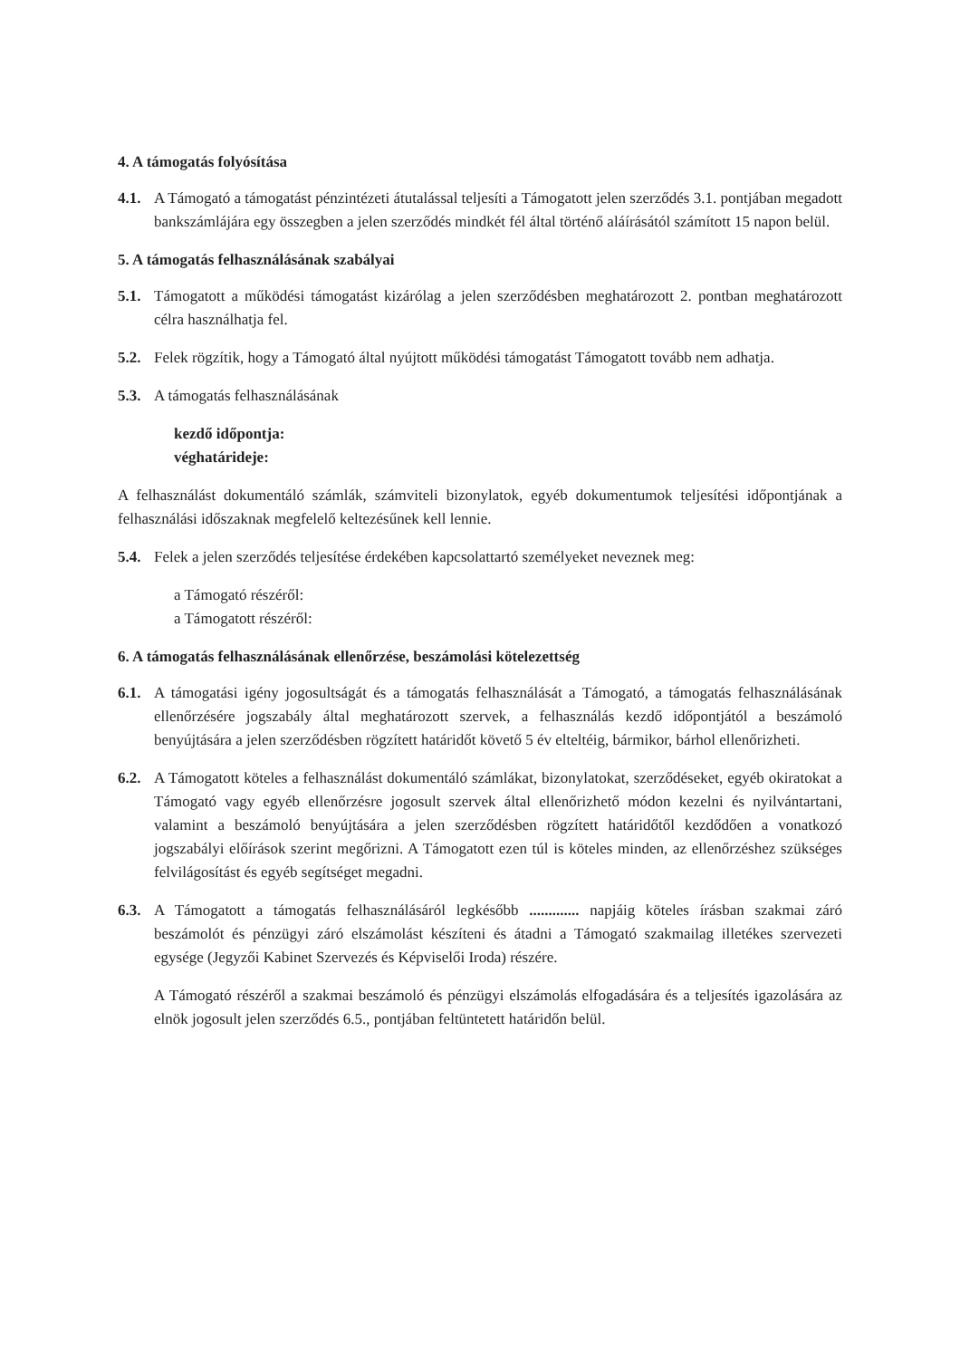4. A támogatás folyósítása
4.1. A Támogató a támogatást pénzintézeti átutalással teljesíti a Támogatott jelen szerződés 3.1. pontjában megadott bankszámlájára egy összegben a jelen szerződés mindkét fél által történő aláírásától számított 15 napon belül.
5. A támogatás felhasználásának szabályai
5.1. Támogatott a működési támogatást kizárólag a jelen szerződésben meghatározott 2. pontban meghatározott célra használhatja fel.
5.2. Felek rögzítik, hogy a Támogató által nyújtott működési támogatást Támogatott tovább nem adhatja.
5.3. A támogatás felhasználásának
kezdő időpontja:
véghatárideje:
A felhasználást dokumentáló számlák, számviteli bizonylatok, egyéb dokumentumok teljesítési időpontjának a felhasználási időszaknak megfelelő keltezésűnek kell lennie.
5.4. Felek a jelen szerződés teljesítése érdekében kapcsolattartó személyeket neveznek meg:
a Támogató részéről:
a Támogatott részéről:
6. A támogatás felhasználásának ellenőrzése, beszámolási kötelezettség
6.1. A támogatási igény jogosultságát és a támogatás felhasználását a Támogató, a támogatás felhasználásának ellenőrzésére jogszabály által meghatározott szervek, a felhasználás kezdő időpontjától a beszámoló benyújtására a jelen szerződésben rögzített határidőt követő 5 év elteltéig, bármikor, bárhol ellenőrizheti.
6.2. A Támogatott köteles a felhasználást dokumentáló számlákat, bizonylatokat, szerződéseket, egyéb okiratokat a Támogató vagy egyéb ellenőrzésre jogosult szervek által ellenőrizhető módon kezelni és nyilvántartani, valamint a beszámoló benyújtására a jelen szerződésben rögzített határidőtől kezdődően a vonatkozó jogszabályi előírások szerint megőrizni. A Támogatott ezen túl is köteles minden, az ellenőrzéshez szükséges felvilágosítást és egyéb segítséget megadni.
6.3. A Támogatott a támogatás felhasználásáról legkésőbb ............. napjáig köteles írásban szakmai záró beszámolót és pénzügyi záró elszámolást készíteni és átadni a Támogató szakmailag illetékes szervezeti egysége (Jegyzői Kabinet Szervezés és Képviselői Iroda) részére.
A Támogató részéről a szakmai beszámoló és pénzügyi elszámolás elfogadására és a teljesítés igazolására az elnök jogosult jelen szerződés 6.5., pontjában feltüntetett határidőn belül.